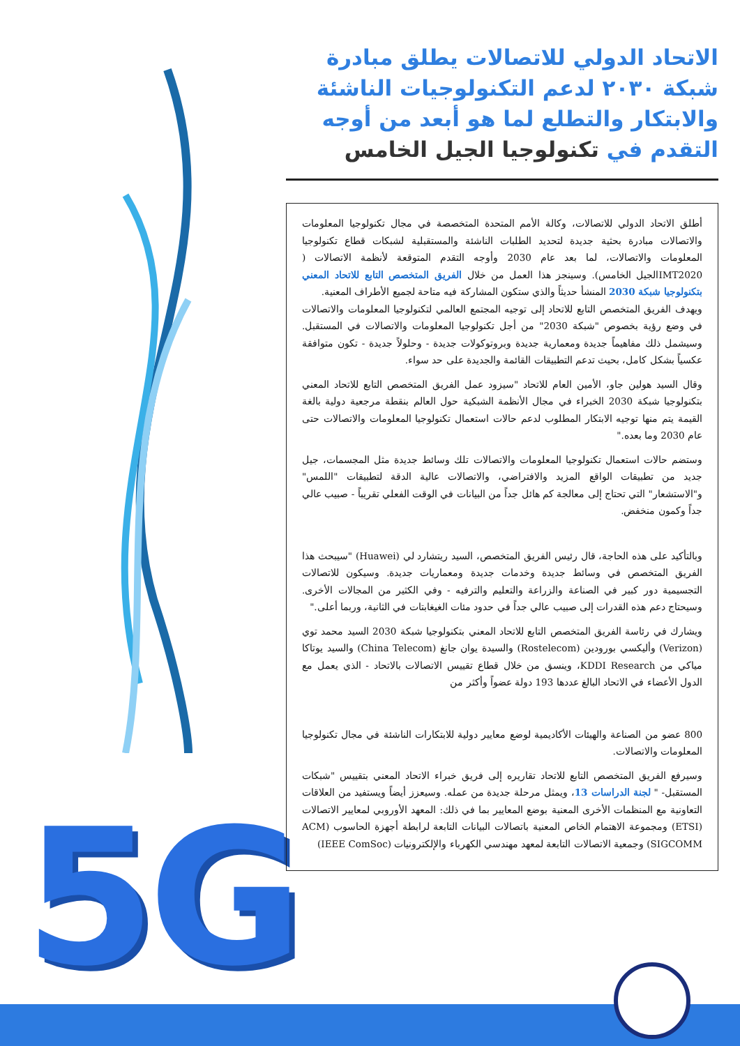5G
الاتحاد الدولي للاتصالات يطلق مبادرة شبكة ٢٠٣٠ لدعم التكنولوجيات الناشئة والابتكار والتطلع لما هو أبعد من أوجه التقدم في تكنولوجيا الجيل الخامس
أطلق الاتحاد الدولي للاتصالات، وكالة الأمم المتحدة المتخصصة في مجال تكنولوجيا المعلومات والاتصالات مبادرة بحثية جديدة لتحديد الطلبات الناشئة والمستقبلية لشبكات قطاع تكنولوجيا المعلومات والاتصالات، لما بعد عام 2030 وأوجه التقدم المتوقعة لأنظمة الاتصالات ( IMT2020الجيل الخامس). وسينجز هذا العمل من خلال الفريق المتخصص التابع للاتحاد المعني بتكنولوجيا شبكة 2030 المنشأ حديثاً والذي ستكون المشاركة فيه متاحة لجميع الأطراف المعنية.
ويهدف الفريق المتخصص التابع للاتحاد إلى توجيه المجتمع العالمي لتكنولوجيا المعلومات والاتصالات في وضع رؤية بخصوص "شبكة 2030" من أجل تكنولوجيا المعلومات والاتصالات في المستقبل. وسيشمل ذلك مفاهيماً جديدة ومعمارية جديدة وبروتوكولات جديدة - وحلولاً جديدة - تكون متوافقة عكسياً بشكل كامل، بحيث تدعم التطبيقات القائمة والجديدة على حد سواء.
وقال السيد هولين جاو، الأمين العام للاتحاد "سيزود عمل الفريق المتخصص التابع للاتحاد المعني بتكنولوجيا شبكة 2030 الخبراء في مجال الأنظمة الشبكية حول العالم بنقطة مرجعية دولية بالغة القيمة يتم منها توجيه الابتكار المطلوب لدعم حالات استعمال تكنولوجيا المعلومات والاتصالات حتى عام 2030 وما بعده."
وستضم حالات استعمال تكنولوجيا المعلومات والاتصالات تلك وسائط جديدة مثل المجسمات، جيل جديد من تطبيقات الواقع المزيد والافتراضي، والاتصالات عالية الدقة لتطبيقات "اللمس" و"الاستشعار" التي تحتاج إلى معالجة كم هائل جداً من البيانات في الوقت الفعلي تقريباً - صبيب عالي جداً وكمون منخفض.
وبالتأكيد على هذه الحاجة، قال رئيس الفريق المتخصص، السيد ريتشارد لي (Huawei) "سيبحث هذا الفريق المتخصص في وسائط جديدة وخدمات جديدة ومعماريات جديدة. وسيكون للاتصالات التجسيمية دور كبير في الصناعة والزراعة والتعليم والترفيه - وفي الكثير من المجالات الأخرى. وسيحتاج دعم هذه القدرات إلى صبيب عالي جداً في حدود مئات الغيغابتات في الثانية، وربما أعلى."
ويشارك في رئاسة الفريق المتخصص التابع للاتحاد المعني بتكنولوجيا شبكة 2030 السيد محمد توي (Verizon) وأليكسي بورودين (Rostelecom) والسيدة يوان جانغ (China Telecom) والسيد يوتاكا مياكي من KDDI Research، وينسق من خلال قطاع تقييس الاتصالات بالاتحاد - الذي يعمل مع الدول الأعضاء في الاتحاد البالغ عددها 193 دولة عضواً وأكثر من
800 عضو من الصناعة والهيئات الأكاديمية لوضع معايير دولية للابتكارات الناشئة في مجال تكنولوجيا المعلومات والاتصالات.
وسيرفع الفريق المتخصص التابع للاتحاد تقاريره إلى فريق خبراء الاتحاد المعني بتقييس "شبكات المستقبل- " لجنة الدراسات 13، ويمثل مرحلة جديدة من عمله. وسيعزز أيضاً ويستفيد من العلاقات التعاونية مع المنظمات الأخرى المعنية بوضع المعايير بما في ذلك: المعهد الأوروبي لمعايير الاتصالات (ETSI) ومجموعة الاهتمام الخاص المعنية باتصالات البيانات التابعة لرابطة أجهزة الحاسوب (ACM SIGCOMM) وجمعية الاتصالات التابعة لمعهد مهندسي الكهرباء والإلكترونيات (IEEE ComSoc)